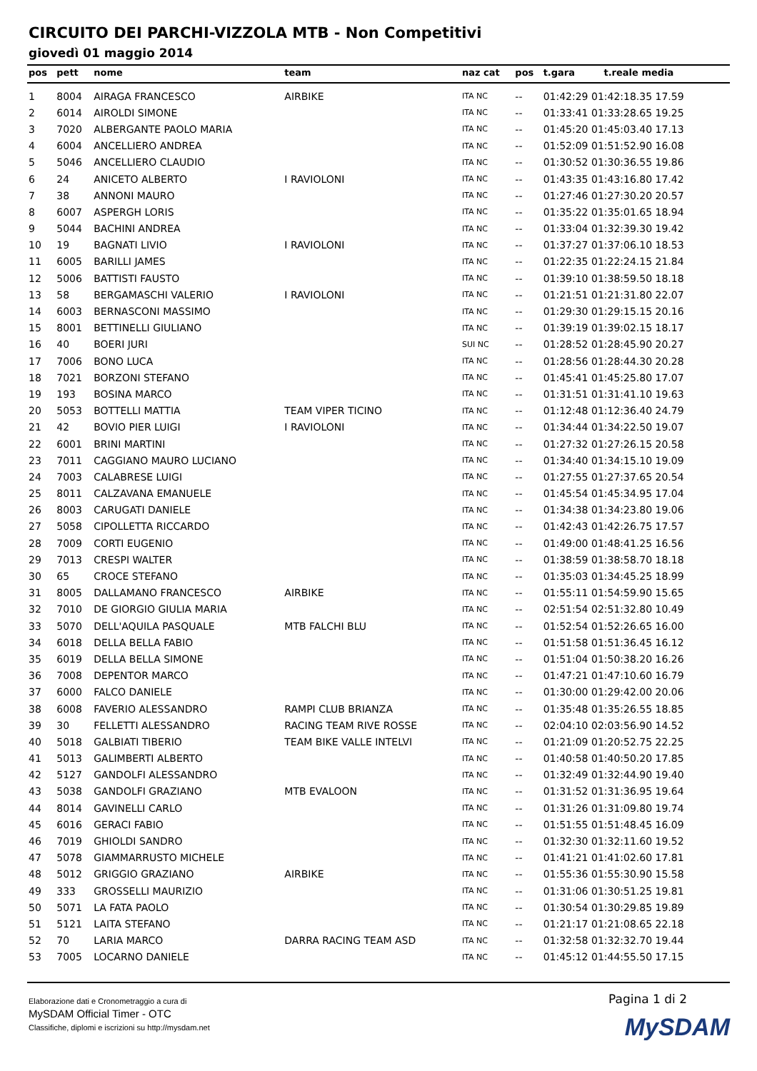CIRCUITO DEI PARCHI-VIZZOLA MTB - Non Competitivi
giovedì 01 maggio 2014
| pos | pett | nome | team | naz cat | pos | t.gara | t.reale media |
| --- | --- | --- | --- | --- | --- | --- | --- |
| 1 | 8004 | AIRAGA FRANCESCO | AIRBIKE | ITA NC | -- | 01:42:29 01:42:18.35 17.59 | |
| 2 | 6014 | AIROLDI SIMONE | | ITA NC | -- | 01:33:41 01:33:28.65 19.25 | |
| 3 | 7020 | ALBERGANTE PAOLO MARIA | | ITA NC | -- | 01:45:20 01:45:03.40 17.13 | |
| 4 | 6004 | ANCELLIERO ANDREA | | ITA NC | -- | 01:52:09 01:51:52.90 16.08 | |
| 5 | 5046 | ANCELLIERO CLAUDIO | | ITA NC | -- | 01:30:52 01:30:36.55 19.86 | |
| 6 | 24 | ANICETO ALBERTO | I RAVIOLONI | ITA NC | -- | 01:43:35 01:43:16.80 17.42 | |
| 7 | 38 | ANNONI MAURO | | ITA NC | -- | 01:27:46 01:27:30.20 20.57 | |
| 8 | 6007 | ASPERGH LORIS | | ITA NC | -- | 01:35:22 01:35:01.65 18.94 | |
| 9 | 5044 | BACHINI ANDREA | | ITA NC | -- | 01:33:04 01:32:39.30 19.42 | |
| 10 | 19 | BAGNATI LIVIO | I RAVIOLONI | ITA NC | -- | 01:37:27 01:37:06.10 18.53 | |
| 11 | 6005 | BARILLI JAMES | | ITA NC | -- | 01:22:35 01:22:24.15 21.84 | |
| 12 | 5006 | BATTISTI FAUSTO | | ITA NC | -- | 01:39:10 01:38:59.50 18.18 | |
| 13 | 58 | BERGAMASCHI VALERIO | I RAVIOLONI | ITA NC | -- | 01:21:51 01:21:31.80 22.07 | |
| 14 | 6003 | BERNASCONI MASSIMO | | ITA NC | -- | 01:29:30 01:29:15.15 20.16 | |
| 15 | 8001 | BETTINELLI GIULIANO | | ITA NC | -- | 01:39:19 01:39:02.15 18.17 | |
| 16 | 40 | BOERI JURI | | SUI NC | -- | 01:28:52 01:28:45.90 20.27 | |
| 17 | 7006 | BONO LUCA | | ITA NC | -- | 01:28:56 01:28:44.30 20.28 | |
| 18 | 7021 | BORZONI STEFANO | | ITA NC | -- | 01:45:41 01:45:25.80 17.07 | |
| 19 | 193 | BOSINA MARCO | | ITA NC | -- | 01:31:51 01:31:41.10 19.63 | |
| 20 | 5053 | BOTTELLI MATTIA | TEAM VIPER TICINO | ITA NC | -- | 01:12:48 01:12:36.40 24.79 | |
| 21 | 42 | BOVIO PIER LUIGI | I RAVIOLONI | ITA NC | -- | 01:34:44 01:34:22.50 19.07 | |
| 22 | 6001 | BRINI MARTINI | | ITA NC | -- | 01:27:32 01:27:26.15 20.58 | |
| 23 | 7011 | CAGGIANO MAURO LUCIANO | | ITA NC | -- | 01:34:40 01:34:15.10 19.09 | |
| 24 | 7003 | CALABRESE LUIGI | | ITA NC | -- | 01:27:55 01:27:37.65 20.54 | |
| 25 | 8011 | CALZAVANA EMANUELE | | ITA NC | -- | 01:45:54 01:45:34.95 17.04 | |
| 26 | 8003 | CARUGATI DANIELE | | ITA NC | -- | 01:34:38 01:34:23.80 19.06 | |
| 27 | 5058 | CIPOLLETTA RICCARDO | | ITA NC | -- | 01:42:43 01:42:26.75 17.57 | |
| 28 | 7009 | CORTI EUGENIO | | ITA NC | -- | 01:49:00 01:48:41.25 16.56 | |
| 29 | 7013 | CRESPI WALTER | | ITA NC | -- | 01:38:59 01:38:58.70 18.18 | |
| 30 | 65 | CROCE STEFANO | | ITA NC | -- | 01:35:03 01:34:45.25 18.99 | |
| 31 | 8005 | DALLAMANO FRANCESCO | AIRBIKE | ITA NC | -- | 01:55:11 01:54:59.90 15.65 | |
| 32 | 7010 | DE GIORGIO GIULIA MARIA | | ITA NC | -- | 02:51:54 02:51:32.80 10.49 | |
| 33 | 5070 | DELL'AQUILA PASQUALE | MTB FALCHI BLU | ITA NC | -- | 01:52:54 01:52:26.65 16.00 | |
| 34 | 6018 | DELLA BELLA FABIO | | ITA NC | -- | 01:51:58 01:51:36.45 16.12 | |
| 35 | 6019 | DELLA BELLA SIMONE | | ITA NC | -- | 01:51:04 01:50:38.20 16.26 | |
| 36 | 7008 | DEPENTOR MARCO | | ITA NC | -- | 01:47:21 01:47:10.60 16.79 | |
| 37 | 6000 | FALCO DANIELE | | ITA NC | -- | 01:30:00 01:29:42.00 20.06 | |
| 38 | 6008 | FAVERIO ALESSANDRO | RAMPI CLUB BRIANZA | ITA NC | -- | 01:35:48 01:35:26.55 18.85 | |
| 39 | 30 | FELLETTI ALESSANDRO | RACING TEAM RIVE ROSSE | ITA NC | -- | 02:04:10 02:03:56.90 14.52 | |
| 40 | 5018 | GALBIATI TIBERIO | TEAM BIKE VALLE INTELVI | ITA NC | -- | 01:21:09 01:20:52.75 22.25 | |
| 41 | 5013 | GALIMBERTI ALBERTO | | ITA NC | -- | 01:40:58 01:40:50.20 17.85 | |
| 42 | 5127 | GANDOLFI ALESSANDRO | | ITA NC | -- | 01:32:49 01:32:44.90 19.40 | |
| 43 | 5038 | GANDOLFI GRAZIANO | MTB EVALOON | ITA NC | -- | 01:31:52 01:31:36.95 19.64 | |
| 44 | 8014 | GAVINELLI CARLO | | ITA NC | -- | 01:31:26 01:31:09.80 19.74 | |
| 45 | 6016 | GERACI FABIO | | ITA NC | -- | 01:51:55 01:51:48.45 16.09 | |
| 46 | 7019 | GHIOLDI SANDRO | | ITA NC | -- | 01:32:30 01:32:11.60 19.52 | |
| 47 | 5078 | GIAMMARRUSTO MICHELE | | ITA NC | -- | 01:41:21 01:41:02.60 17.81 | |
| 48 | 5012 | GRIGGIO GRAZIANO | AIRBIKE | ITA NC | -- | 01:55:36 01:55:30.90 15.58 | |
| 49 | 333 | GROSSELLI MAURIZIO | | ITA NC | -- | 01:31:06 01:30:51.25 19.81 | |
| 50 | 5071 | LA FATA PAOLO | | ITA NC | -- | 01:30:54 01:30:29.85 19.89 | |
| 51 | 5121 | LAITA STEFANO | | ITA NC | -- | 01:21:17 01:21:08.65 22.18 | |
| 52 | 70 | LARIA MARCO | DARRA RACING TEAM ASD | ITA NC | -- | 01:32:58 01:32:32.70 19.44 | |
| 53 | 7005 | LOCARNO DANIELE | | ITA NC | -- | 01:45:12 01:44:55.50 17.15 | |
Elaborazione dati e Cronometraggio a cura di
MySDAM Official Timer - OTC
Classifiche, diplomi e iscrizioni su http://mysdam.net
Pagina 1 di 2
MySDAM